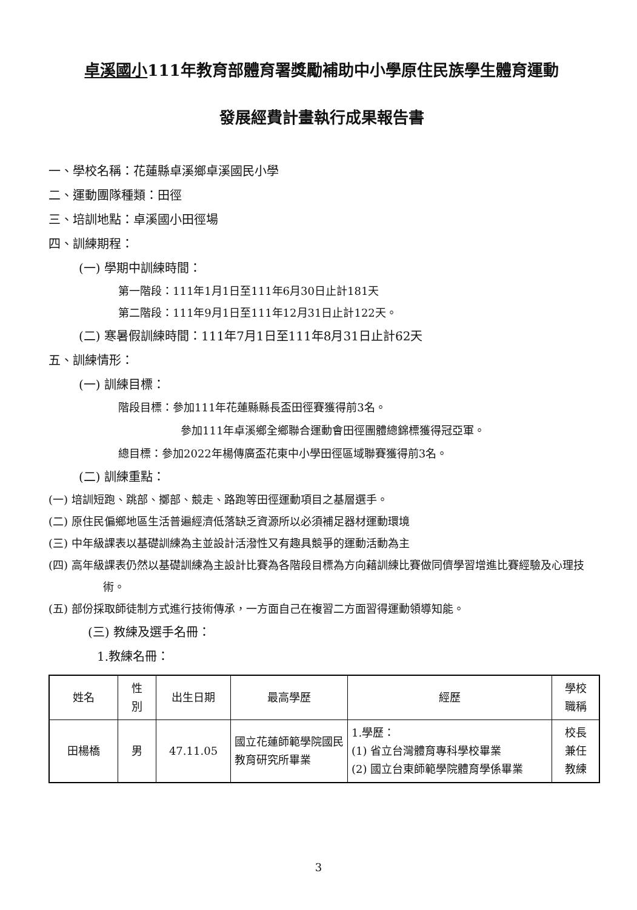卓溪國小111年教育部體育署獎勵補助中小學原住民族學生體育運動
發展經費計畫執行成果報告書
一、學校名稱：花蓮縣卓溪鄉卓溪國民小學
二、運動團隊種類：田徑
三、培訓地點：卓溪國小田徑場
四、訓練期程：
(一) 學期中訓練時間：
第一階段：111年1月1日至111年6月30日止計181天
第二階段：111年9月1日至111年12月31日止計122天。
(二) 寒暑假訓練時間：111年7月1日至111年8月31日止計62天
五、訓練情形：
(一) 訓練目標：
階段目標：參加111年花蓮縣縣長盃田徑賽獲得前3名。
參加111年卓溪鄉全鄉聯合運動會田徑團體總錦標獲得冠亞軍。
總目標：參加2022年楊傳廣盃花東中小學田徑區域聯賽獲得前3名。
(二) 訓練重點：
(一) 培訓短跑、跳部、擲部、競走、路跑等田徑運動項目之基層選手。
(二) 原住民偏鄉地區生活普遍經濟低落缺乏資源所以必須補足器材運動環境
(三) 中年級課表以基礎訓練為主並設計活潑性又有趣具競爭的運動活動為主
(四) 高年級課表仍然以基礎訓練為主設計比賽為各階段目標為方向藉訓練比賽做同儕學習增進比賽經驗及心理技術。
(五) 部份採取師徒制方式進行技術傳承，一方面自己在複習二方面習得運動領導知能。
(三) 教練及選手名冊：
1.教練名冊：
| 姓名 | 性 別 | 出生日期 | 最高學歷 | 經歷 | 學校 職稱 |
| --- | --- | --- | --- | --- | --- |
| 田楊橋 | 男 | 47.11.05 | 國立花蓮師範學院國民教育研究所畢業 | 1.學歷： (1) 省立台灣體育專科學校畢業 (2) 國立台東師範學院體育學係畢業 | 校長 兼任 教練 |
3